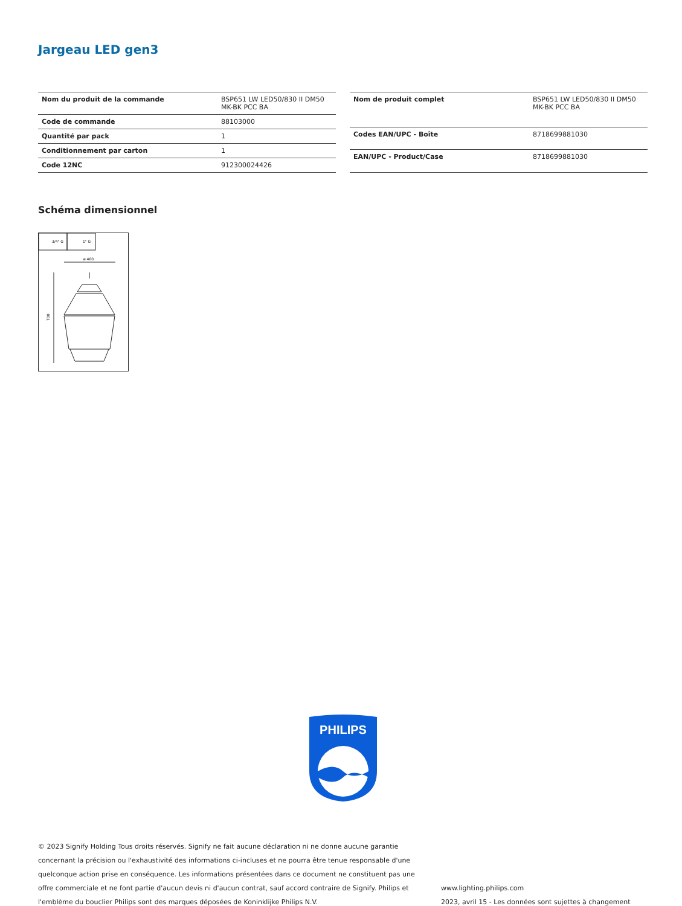Jargeau LED gen3
| Nom du produit de la commande | BSP651 LW LED50/830 II DM50 MK-BK PCC BA |
| Code de commande | 88103000 |
| Quantité par pack | 1 |
| Conditionnement par carton | 1 |
| Code 12NC | 912300024426 |
| Nom de produit complet | BSP651 LW LED50/830 II DM50 MK-BK PCC BA |
| Codes EAN/UPC - Boîte | 8718699881030 |
| EAN/UPC - Product/Case | 8718699881030 |
Schéma dimensionnel
3/4" G
1" G
ø 400
700
PHILIPS
© 2023 Signify Holding Tous droits réservés. Signify ne fait aucune déclaration ni ne donne aucune garantie concernant la précision ou l'exhaustivité des informations ci-incluses et ne pourra être tenue responsable d'une quelconque action prise en conséquence. Les informations présentées dans ce document ne constituent pas une offre commerciale et ne font partie d'aucun devis ni d'aucun contrat, sauf accord contraire de Signify. Philips et l'emblème du bouclier Philips sont des marques déposées de Koninklijke Philips N.V.
www.lighting.philips.com
2023, avril 15 - Les données sont sujettes à changement